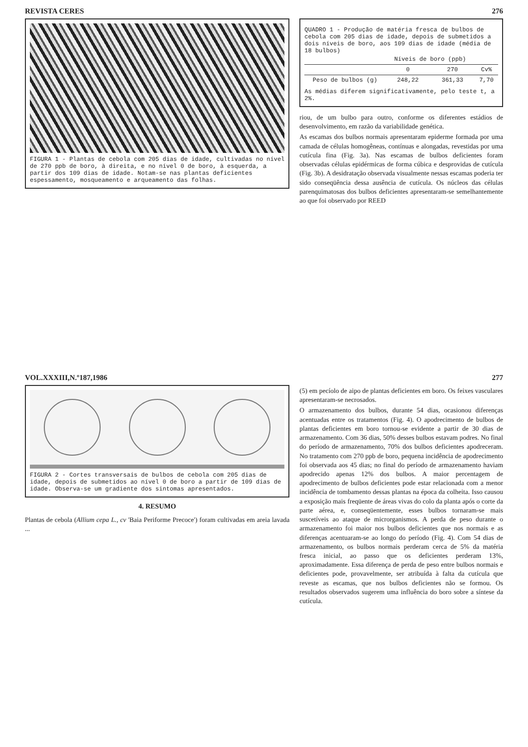REVISTA CERES 276
FIGURA 1 - Plantas de cebola com 205 dias de idade, cultivadas no nível de 270 ppb de boro, à direita, e no nível 0 de boro, à esquerda, a partir dos 109 dias de idade. Notam-se nas plantas deficientes espessamento, mosqueamento e arqueamento das folhas.
QUADRO 1 - Produção de matéria fresca de bulbos de cebola com 205 dias de idade, depois de submetidos a dois níveis de boro, aos 109 dias de idade (média de 18 bulbos)
| | Níveis de boro (ppb) | | |
| --- | --- | --- | --- |
| | 0 | 270 | Cv% |
| Peso de bulbos (g) | 248,22 | 361,33 | 7,70 |
As médias diferem significativamente, pelo teste t, a 2%.
riou, de um bulbo para outro, conforme os diferentes estádios de desenvolvimento, em razão da variabilidade genética.
As escamas dos bulbos normais apresentaram epiderme formada por uma camada de células homogêneas, contínuas e alongadas, revestidas por uma cutícula fina (Fig. 3a). Nas escamas de bulbos deficientes foram observadas células epidérmicas de forma cúbica e desprovidas de cutícula (Fig. 3b). A desidratação observada visualmente nessas escamas poderia ter sido conseqüência dessa ausência de cutícula. Os núcleos das células parenquimatosas dos bulbos deficientes apresentaram-se semelhantemente ao que foi observado por REED
VOL.XXXIII,N.º187,1986 277
FIGURA 2 - Cortes transversais de bulbos de cebola com 205 dias de idade, depois de submetidos ao nível 0 de boro a partir de 109 dias de idade. Observa-se um gradiente dos sintomas apresentados.
4. RESUMO
Plantas de cebola (Allium cepa L., cv 'Baia Periforme Precoce') foram cultivadas em areia lavada ...
(5) em pecíolo de aipo de plantas deficientes em boro. Os feixes vasculares apresentaram-se necrosados.
O armazenamento dos bulbos, durante 54 dias, ocasionou diferenças acentuadas entre os tratamentos (Fig. 4). O apodrecimento de bulbos de plantas deficientes em boro tornou-se evidente a partir de 30 dias de armazenamento. Com 36 dias, 50% desses bulbos estavam podres. No final do período de armazenamento, 70% dos bulbos deficientes apodreceram. No tratamento com 270 ppb de boro, pequena incidência de apodrecimento foi observada aos 45 dias; no final do período de armazenamento haviam apodrecido apenas 12% dos bulbos. A maior percentagem de apodrecimento de bulbos deficientes pode estar relacionada com a menor incidência de tombamento dessas plantas na época da colheita. Isso causou a exposição mais freqüente de áreas vivas do colo da planta após o corte da parte aérea, e, conseqüentemente, esses bulbos tornaram-se mais suscetíveis ao ataque de microrganismos. A perda de peso durante o armazenamento foi maior nos bulbos deficientes que nos normais e as diferenças acentuaram-se ao longo do período (Fig. 4). Com 54 dias de armazenamento, os bulbos normais perderam cerca de 5% da matéria fresca inicial, ao passo que os deficientes perderam 13%, aproximadamente. Essa diferença de perda de peso entre bulbos normais e deficientes pode, provavelmente, ser atribuída à falta da cutícula que reveste as escamas, que nos bulbos deficientes não se formou. Os resultados observados sugerem uma influência do boro sobre a síntese da cutícula.